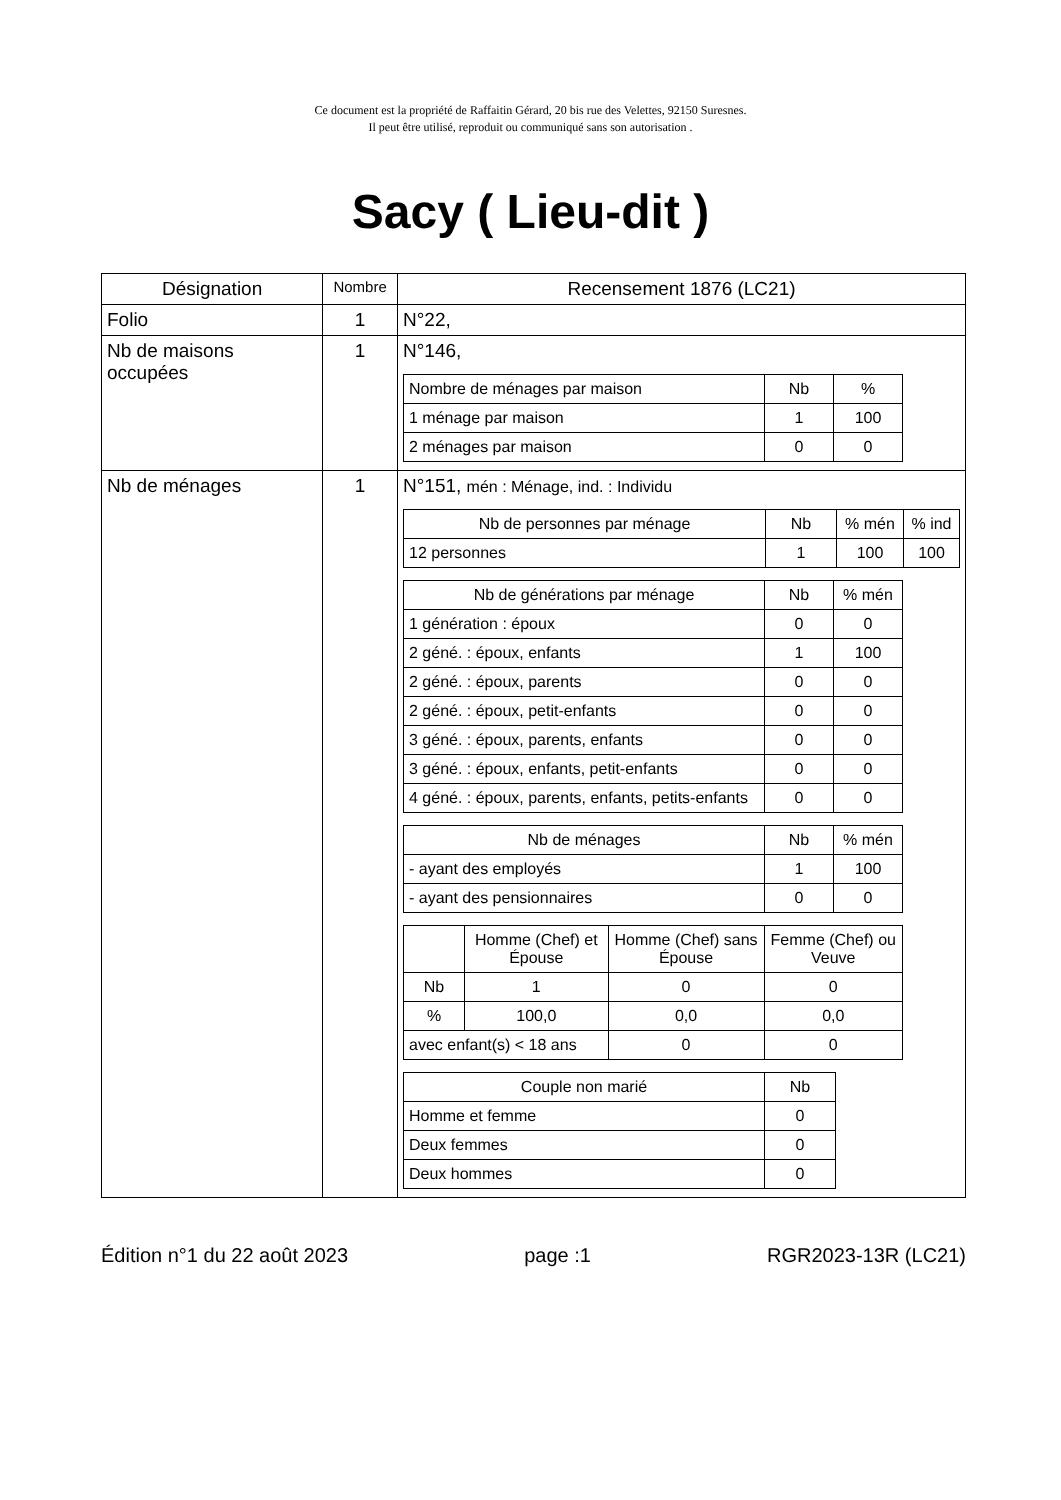Ce document est la propriété de Raffaitin Gérard, 20 bis rue des Velettes, 92150 Suresnes.
Il peut être utilisé, reproduit ou communiqué sans son autorisation .
Sacy ( Lieu-dit )
| Désignation | Nombre | Recensement 1876 (LC21) |
| --- | --- | --- |
| Folio | 1 | N°22, |
| Nb de maisons occupées | 1 | N°146, / Nombre de ménages par maison / Nb / % / / 1 ménage par maison / 1 / 100 / / 2 ménages par maison / 0 / 0 / |
| Nb de ménages | 1 | N°151, mén : Ménage, ind. : Individu / Nb de personnes par ménage / Nb / % mén / % ind / / 12 personnes / 1 / 100 / 100 / / Nb de générations par ménage / Nb / % mén / / 1 génération : époux / 0 / 0 / / 2 géné. : époux, enfants / 1 / 100 / / 2 géné. : époux, parents / 0 / 0 / / 2 géné. : époux, petit-enfants / 0 / 0 / / 3 géné. : époux, parents, enfants / 0 / 0 / / 3 géné. : époux, enfants, petit-enfants / 0 / 0 / / 4 géné. : époux, parents, enfants, petits-enfants / 0 / 0 / / Nb de ménages / Nb / % mén / / - ayant des employés / 1 / 100 / / - ayant des pensionnaires / 0 / 0 / / / Homme (Chef) et Épouse / Homme (Chef) sans Épouse / Femme (Chef) ou Veuve / / Nb / 1 / 0 / 0 / / % / 100,0 / 0,0 / 0,0 / / avec enfant(s) < 18 ans / / 0 / 0 / / Couple non marié / Nb / / Homme et femme / 0 / / Deux femmes / 0 / / Deux hommes / 0 / |
Édition n°1 du 22 août 2023 page :1 RGR2023-13R (LC21)